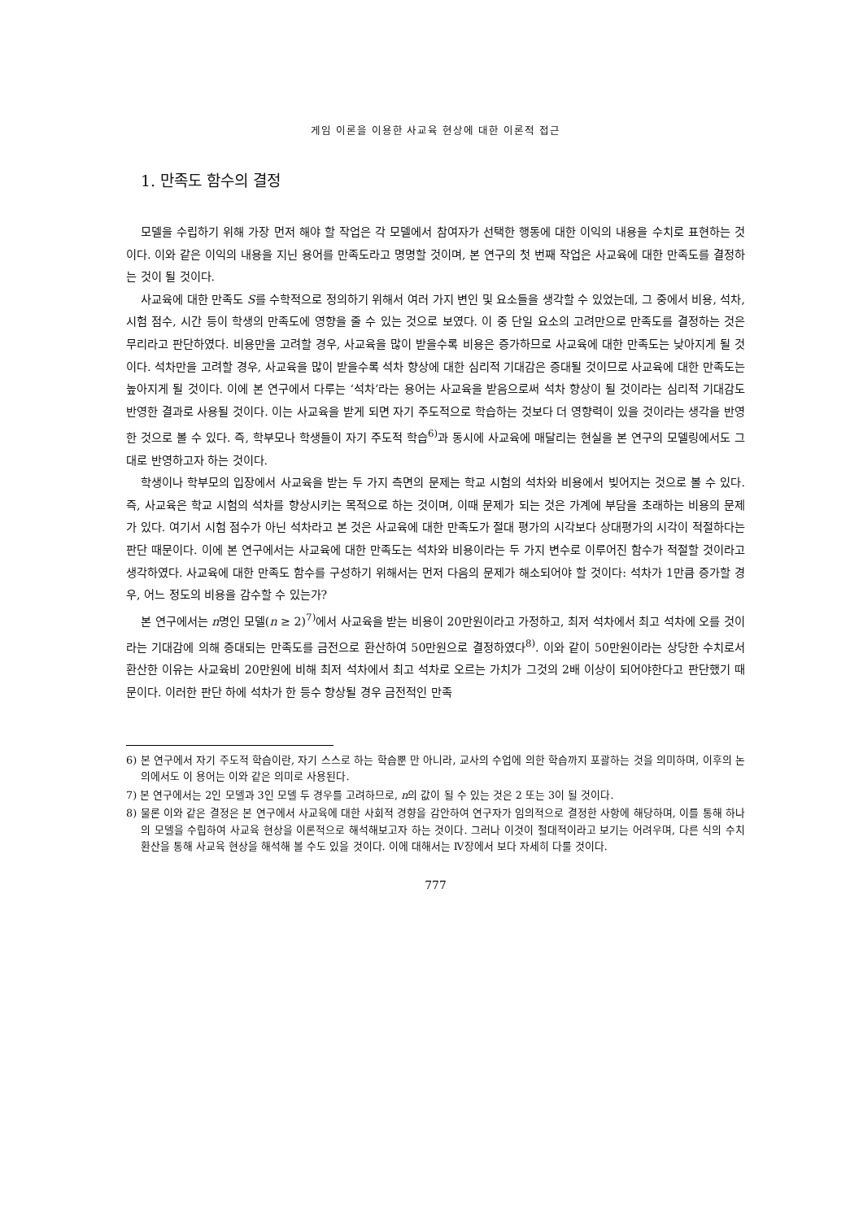게임 이론을 이용한 사교육 현상에 대한 이론적 접근
1. 만족도 함수의 결정
모델을 수립하기 위해 가장 먼저 해야 할 작업은 각 모델에서 참여자가 선택한 행동에 대한 이익의 내용을 수치로 표현하는 것이다. 이와 같은 이익의 내용을 지닌 용어를 만족도라고 명명할 것이며, 본 연구의 첫 번째 작업은 사교육에 대한 만족도를 결정하는 것이 될 것이다.
사교육에 대한 만족도 S를 수학적으로 정의하기 위해서 여러 가지 변인 및 요소들을 생각할 수 있었는데, 그 중에서 비용, 석차, 시험 점수, 시간 등이 학생의 만족도에 영향을 줄 수 있는 것으로 보였다. 이 중 단일 요소의 고려만으로 만족도를 결정하는 것은 무리라고 판단하였다. 비용만을 고려할 경우, 사교육을 많이 받을수록 비용은 증가하므로 사교육에 대한 만족도는 낮아지게 될 것이다. 석차만을 고려할 경우, 사교육을 많이 받을수록 석차 향상에 대한 심리적 기대감은 증대될 것이므로 사교육에 대한 만족도는 높아지게 될 것이다. 이에 본 연구에서 다루는 ‘석차’라는 용어는 사교육을 받음으로써 석차 향상이 될 것이라는 심리적 기대감도 반영한 결과로 사용될 것이다. 이는 사교육을 받게 되면 자기 주도적으로 학습하는 것보다 더 영향력이 있을 것이라는 생각을 반영한 것으로 볼 수 있다. 즉, 학부모나 학생들이 자기 주도적 학습<sup>6)</sup>과 동시에 사교육에 매달리는 현실을 본 연구의 모델링에서도 그대로 반영하고자 하는 것이다.
학생이나 학부모의 입장에서 사교육을 받는 두 가지 측면의 문제는 학교 시험의 석차와 비용에서 빚어지는 것으로 볼 수 있다. 즉, 사교육은 학교 시험의 석차를 향상시키는 목적으로 하는 것이며, 이때 문제가 되는 것은 가계에 부담을 초래하는 비용의 문제가 있다. 여기서 시험 점수가 아닌 석차라고 본 것은 사교육에 대한 만족도가 절대 평가의 시각보다 상대평가의 시각이 적절하다는 판단 때문이다. 이에 본 연구에서는 사교육에 대한 만족도는 석차와 비용이라는 두 가지 변수로 이루어진 함수가 적절할 것이라고 생각하였다. 사교육에 대한 만족도 함수를 구성하기 위해서는 먼저 다음의 문제가 해소되어야 할 것이다: 석차가 1만큼 증가할 경우, 어느 정도의 비용을 감수할 수 있는가?
본 연구에서는 n명인 모델(n ≥ 2)<sup>7)</sup>에서 사교육을 받는 비용이 20만원이라고 가정하고, 최저 석차에서 최고 석차에 오를 것이라는 기대감에 의해 증대되는 만족도를 금전으로 환산하여 50만원으로 결정하였다<sup>8)</sup>. 이와 같이 50만원이라는 상당한 수치로서 환산한 이유는 사교육비 20만원에 비해 최저 석차에서 최고 석차로 오르는 가치가 그것의 2배 이상이 되어야한다고 판단했기 때문이다. 이러한 판단 하에 석차가 한 등수 향상될 경우 금전적인 만족
6) 본 연구에서 자기 주도적 학습이란, 자기 스스로 하는 학습뿐 만 아니라, 교사의 수업에 의한 학습까지 포괄하는 것을 의미하며, 이후의 논의에서도 이 용어는 이와 같은 의미로 사용된다.
7) 본 연구에서는 2인 모델과 3인 모델 두 경우를 고려하므로, n의 값이 될 수 있는 것은 2 또는 3이 될 것이다.
8) 물론 이와 같은 결정은 본 연구에서 사교육에 대한 사회적 경향을 감안하여 연구자가 임의적으로 결정한 사항에 해당하며, 이를 통해 하나의 모델을 수립하여 사교육 현상을 이론적으로 해석해보고자 하는 것이다. 그러나 이것이 절대적이라고 보기는 어려우며, 다른 식의 수치 환산을 통해 사교육 현상을 해석해 볼 수도 있을 것이다. 이에 대해서는 Ⅳ장에서 보다 자세히 다룰 것이다.
777